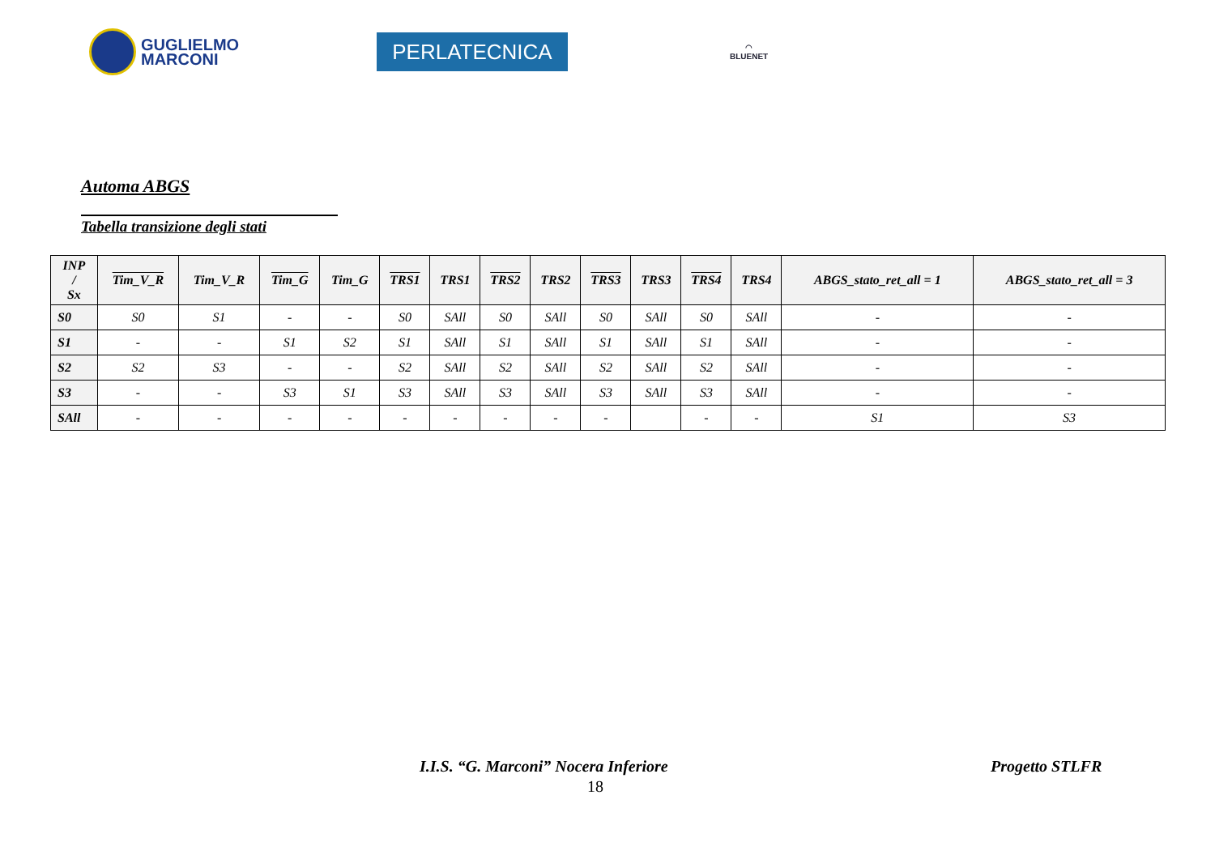GUGLIELMO
MARCONI
PERLATECNICA
◠
BLUENET
Automa ABGS
Tabella transizione degli stati
| INP / Sx | Tim_V_R | Tim_V_R | Tim_G | Tim_G | TRS1 | TRS1 | TRS2 | TRS2 | TRS3 | TRS3 | TRS4 | TRS4 | ABGS_stato_ret_all = 1 | ABGS_stato_ret_all = 3 |
| --- | --- | --- | --- | --- | --- | --- | --- | --- | --- | --- | --- | --- | --- | --- |
| S0 | S0 | S1 | - | - | S0 | SAll | S0 | SAll | S0 | SAll | S0 | SAll | - | - |
| S1 | - | - | S1 | S2 | S1 | SAll | S1 | SAll | S1 | SAll | S1 | SAll | - | - |
| S2 | S2 | S3 | - | - | S2 | SAll | S2 | SAll | S2 | SAll | S2 | SAll | - | - |
| S3 | - | - | S3 | S1 | S3 | SAll | S3 | SAll | S3 | SAll | S3 | SAll | - | - |
| SAll | - | - | - | - | - | - | - | - | - | | - | - | S1 | S3 |
I.I.S. “G. Marconi” Nocera Inferiore Progetto STLFR
18